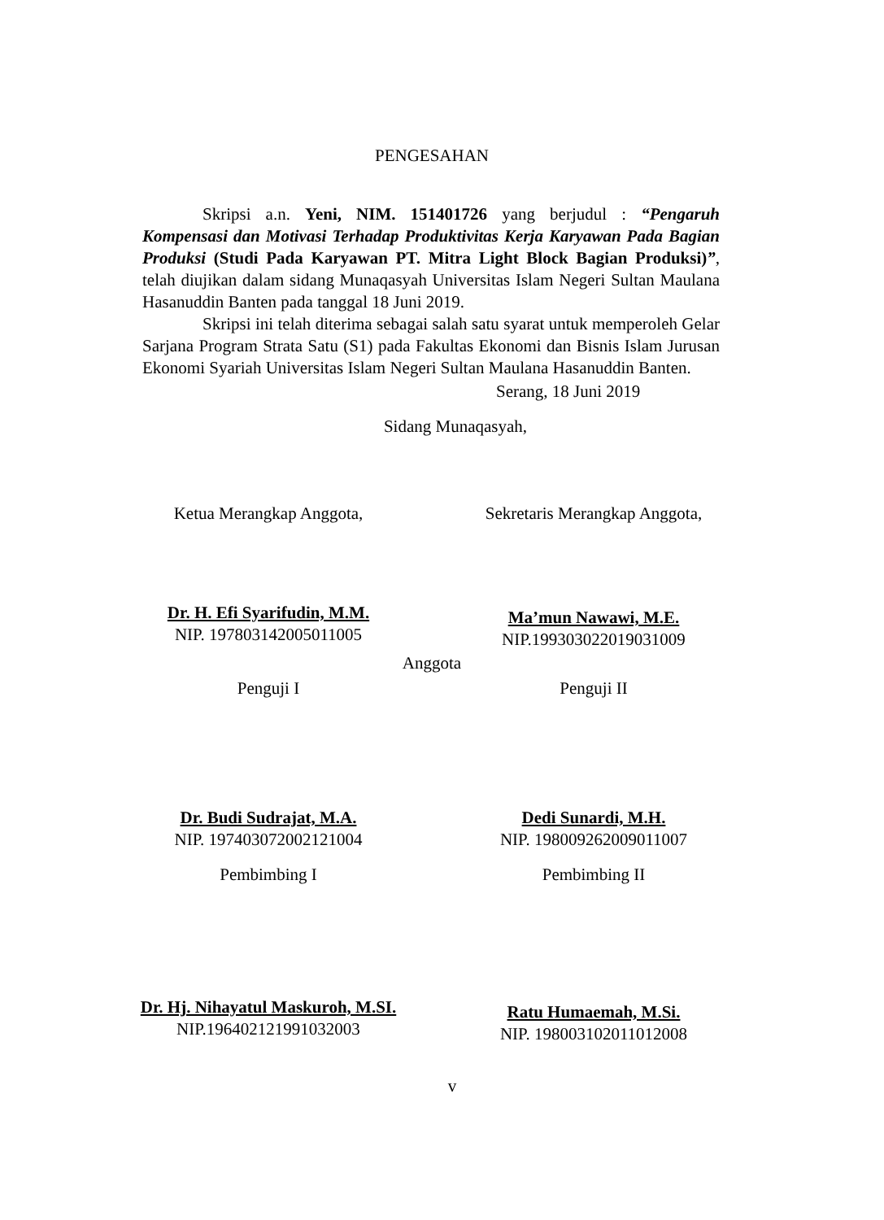PENGESAHAN
Skripsi a.n. Yeni, NIM. 151401726 yang berjudul : “Pengaruh Kompensasi dan Motivasi Terhadap Produktivitas Kerja Karyawan Pada Bagian Produksi (Studi Pada Karyawan PT. Mitra Light Block Bagian Produksi)”, telah diujikan dalam sidang Munaqasyah Universitas Islam Negeri Sultan Maulana Hasanuddin Banten pada tanggal 18 Juni 2019.
Skripsi ini telah diterima sebagai salah satu syarat untuk memperoleh Gelar Sarjana Program Strata Satu (S1) pada Fakultas Ekonomi dan Bisnis Islam Jurusan Ekonomi Syariah Universitas Islam Negeri Sultan Maulana Hasanuddin Banten.
Serang, 18 Juni 2019
Sidang Munaqasyah,
Ketua Merangkap Anggota, Sekretaris Merangkap Anggota,
Dr. H. Efi Syarifudin, M.M.
NIP. 197803142005011005
Ma’mun Nawawi, M.E.
NIP.199303022019031009
Anggota
Penguji I Penguji II
Dr. Budi Sudrajat, M.A.
NIP. 197403072002121004
Dedi Sunardi, M.H.
NIP. 198009262009011007
Pembimbing I Pembimbing II
Dr. Hj. Nihayatul Maskuroh, M.SI.
NIP.196402121991032003
Ratu Humaemah, M.Si.
NIP. 198003102011012008
v